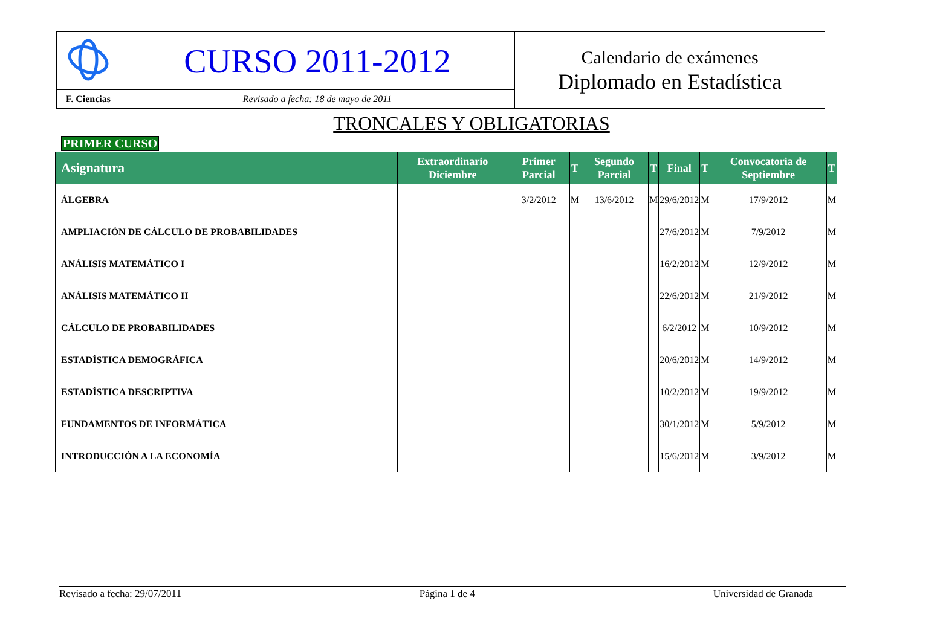| | CURSO 2011-2012 | Calendario de exámenes Diplomado en Estadística |
| F. Ciencias | Revisado a fecha: 18 de mayo de 2011 | |
TRONCALES Y OBLIGATORIAS
PRIMER CURSO
| Asignatura | Extraordinario Diciembre | Primer Parcial | T | Segundo Parcial | T | Final | T | Convocatoria de Septiembre | T |
| --- | --- | --- | --- | --- | --- | --- | --- | --- | --- |
| ÁLGEBRA | | 3/2/2012 | M | 13/6/2012 | M | 29/6/2012 | M | 17/9/2012 | M |
| AMPLIACIÓN DE CÁLCULO DE PROBABILIDADES | | | | | | 27/6/2012 | M | 7/9/2012 | M |
| ANÁLISIS MATEMÁTICO I | | | | | | 16/2/2012 | M | 12/9/2012 | M |
| ANÁLISIS MATEMÁTICO II | | | | | | 22/6/2012 | M | 21/9/2012 | M |
| CÁLCULO DE PROBABILIDADES | | | | | | 6/2/2012 | M | 10/9/2012 | M |
| ESTADÍSTICA DEMOGRÁFICA | | | | | | 20/6/2012 | M | 14/9/2012 | M |
| ESTADÍSTICA DESCRIPTIVA | | | | | | 10/2/2012 | M | 19/9/2012 | M |
| FUNDAMENTOS DE INFORMÁTICA | | | | | | 30/1/2012 | M | 5/9/2012 | M |
| INTRODUCCIÓN A LA ECONOMÍA | | | | | | 15/6/2012 | M | 3/9/2012 | M |
Revisado a fecha: 29/07/2011 Página 1 de 4 Universidad de Granada